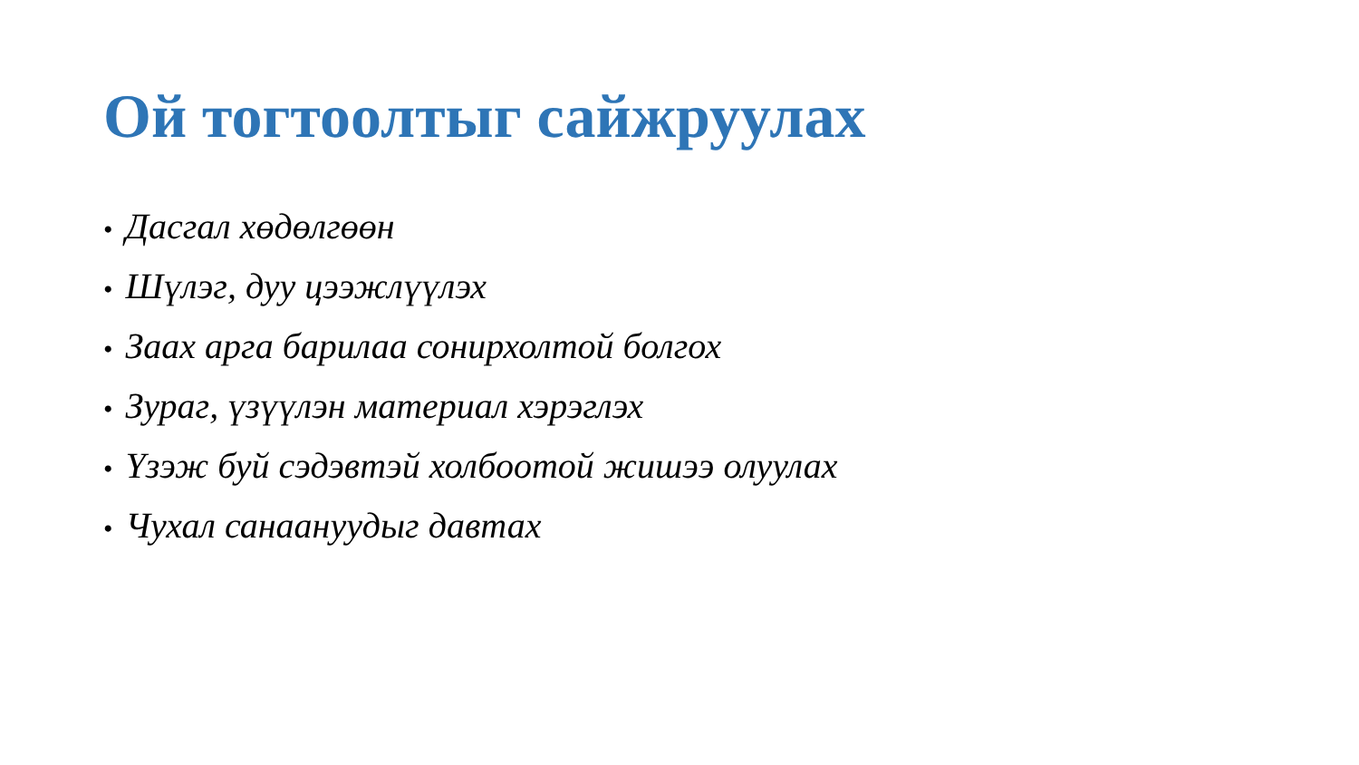Ой тогтоолтыг сайжруулах
• Дасгал хөдөлгөөн
• Шүлэг, дуу цээжлүүлэх
• Заах арга барилаа сонирхолтой болгох
• Зураг, үзүүлэн материал хэрэглэх
• Үзэж буй сэдэвтэй холбоотой жишээ олуулах
• Чухал санаануудыг давтах